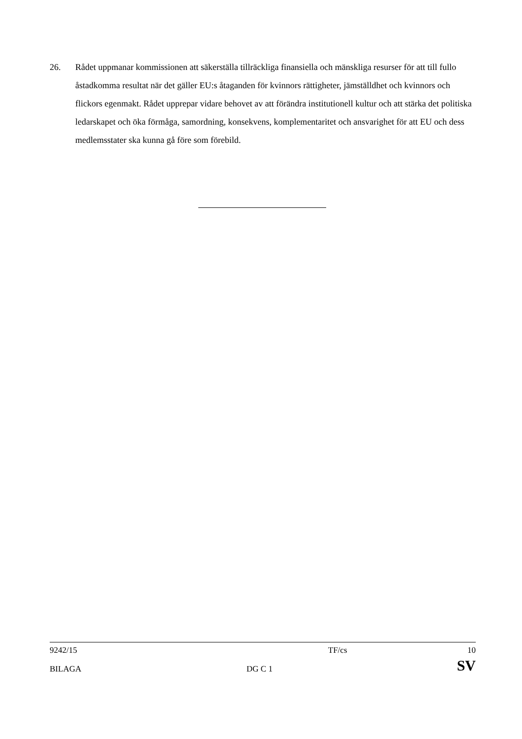26. Rådet uppmanar kommissionen att säkerställa tillräckliga finansiella och mänskliga resurser för att till fullo åstadkomma resultat när det gäller EU:s åtaganden för kvinnors rättigheter, jämställdhet och kvinnors och flickors egenmakt. Rådet upprepar vidare behovet av att förändra institutionell kultur och att stärka det politiska ledarskapet och öka förmåga, samordning, konsekvens, komplementaritet och ansvarighet för att EU och dess medlemsstater ska kunna gå före som förebild.
| 9242/15 | | TF/cs | 10 |
| BILAGA | DG C 1 | | SV |